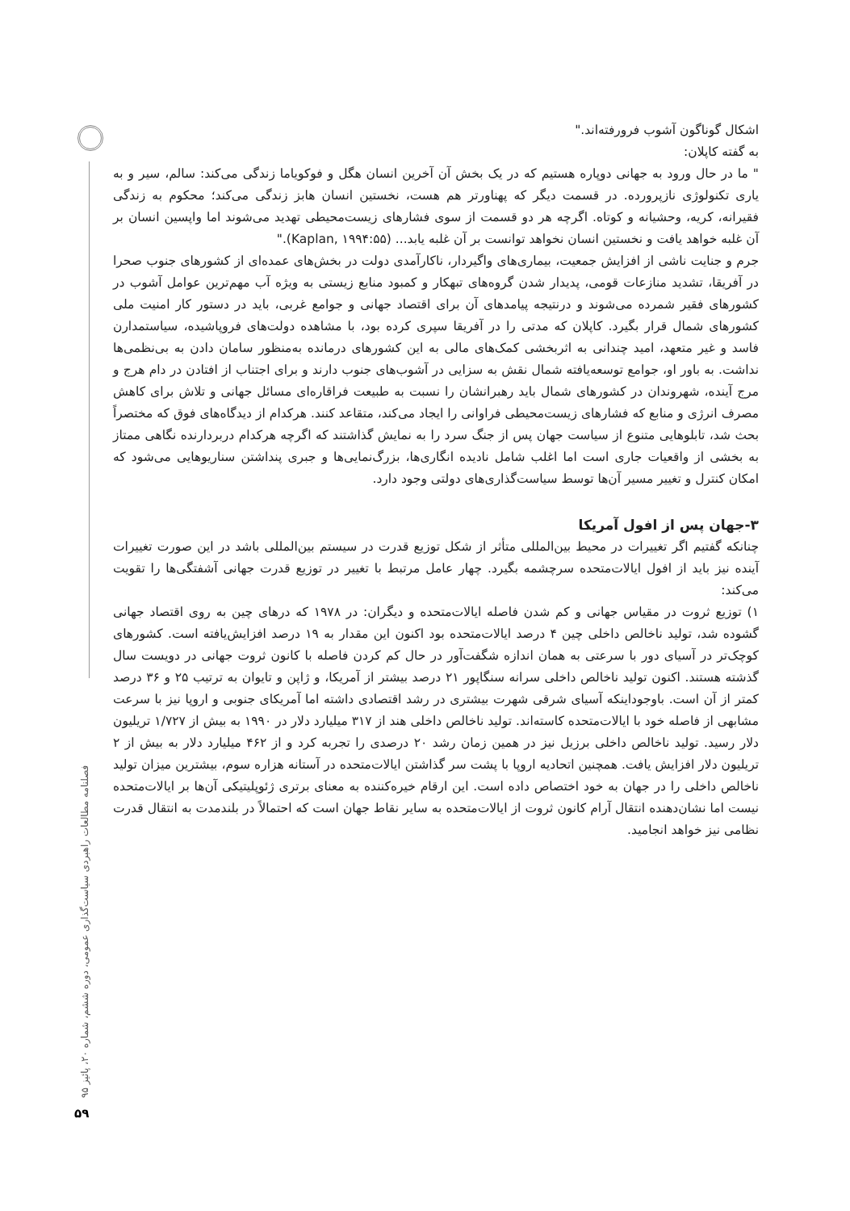اشکال گوناگون آشوب فرورفته‌اند."
به گفته کاپلان:
" ما در حال ورود به جهانی دوپاره هستیم که در یک بخش آن آخرین انسان هگل و فوکویاما زندگی می‌کند: سالم، سیر و به یاری تکنولوژی نازپرورده. در قسمت دیگر که پهناورتر هم هست، نخستین انسان هابز زندگی می‌کند؛ محکوم به زندگی فقیرانه، کریه، وحشیانه و کوتاه. اگرچه هر دو قسمت از سوی فشارهای زیست‌محیطی تهدید می‌شوند اما واپسین انسان بر آن غلبه خواهد یافت و نخستین انسان نخواهد توانست بر آن غلبه یابد... (Kaplan, ۱۹۹۴:۵۵)."
جرم و جنایت ناشی از افزایش جمعیت، بیماری‌های واگیردار، ناکارآمدی دولت در بخش‌های عمده‌ای از کشورهای جنوب صحرا در آفریقا، تشدید منازعات قومی، پدیدار شدن گروه‌های تبهکار و کمبود منابع زیستی به ویژه آب مهم‌ترین عوامل آشوب در کشورهای فقیر شمرده می‌شوند و درنتیجه پیامدهای آن برای اقتصاد جهانی و جوامع غربی، باید در دستور کار امنیت ملی کشورهای شمال قرار بگیرد. کاپلان که مدتی را در آفریقا سپری کرده بود، با مشاهده دولت‌های فروپاشیده، سیاستمدارن فاسد و غیر متعهد، امید چندانی به اثربخشی کمک‌های مالی به این کشورهای درمانده به‌منظور سامان دادن به بی‌نظمی‌ها نداشت. به باور او، جوامع توسعه‌یافته شمال نقش به سزایی در آشوب‌های جنوب دارند و برای اجتناب از افتادن در دام هرج و مرج آینده، شهروندان در کشورهای شمال باید رهبرانشان را نسبت به طبیعت فراقاره‌ای مسائل جهانی و تلاش برای کاهش مصرف انرژی و منابع که فشارهای زیست‌محیطی فراوانی را ایجاد می‌کند، متقاعد کنند. هرکدام از دیدگاه‌های فوق که مختصراً بحث شد، تابلوهایی متنوع از سیاست جهان پس از جنگ سرد را به نمایش گذاشتند که اگرچه هرکدام دربردارنده نگاهی ممتاز به بخشی از واقعیات جاری است اما اغلب شامل نادیده انگاری‌ها، بزرگ‌نمایی‌ها و جبری پنداشتن سناریوهایی می‌شود که امکان کنترل و تغییر مسیر آن‌ها توسط سیاست‌گذاری‌های دولتی وجود دارد.
۳-جهان پس از افول آمریکا
چنانکه گفتیم اگر تغییرات در محیط بین‌المللی متأثر از شکل توزیع قدرت در سیستم بین‌المللی باشد در این صورت تغییرات آینده نیز باید از افول ایالات‌متحده سرچشمه بگیرد. چهار عامل مرتبط با تغییر در توزیع قدرت جهانی آشفتگی‌ها را تقویت می‌کند:
۱) توزیع ثروت در مقیاس جهانی و کم شدن فاصله ایالات‌متحده و دیگران: در ۱۹۷۸ که درهای چین به روی اقتصاد جهانی گشوده شد، تولید ناخالص داخلی چین ۴ درصد ایالات‌متحده بود اکنون این مقدار به ۱۹ درصد افزایش‌یافته است. کشورهای کوچک‌تر در آسیای دور با سرعتی به همان اندازه شگفت‌آور در حال کم کردن فاصله با کانون ثروت جهانی در دویست سال گذشته هستند. اکنون تولید ناخالص داخلی سرانه سنگاپور ۲۱ درصد بیشتر از آمریکا، و ژاپن و تایوان به ترتیب ۲۵ و ۳۶ درصد کمتر از آن است. باوجوداینکه آسیای شرقی شهرت بیشتری در رشد اقتصادی داشته اما آمریکای جنوبی و اروپا نیز با سرعت مشابهی از فاصله خود با ایالات‌متحده کاسته‌اند. تولید ناخالص داخلی هند از ۳۱۷ میلیارد دلار در ۱۹۹۰ به بیش از ۱/۷۲۷ تریلیون دلار رسید. تولید ناخالص داخلی برزیل نیز در همین زمان رشد ۲۰ درصدی را تجربه کرد و از ۴۶۲ میلیارد دلار به بیش از ۲ تریلیون دلار افزایش یافت. همچنین اتحادیه اروپا با پشت سر گذاشتن ایالات‌متحده در آستانه هزاره سوم، بیشترین میزان تولید ناخالص داخلی را در جهان به خود اختصاص داده است. این ارقام خیره‌کننده به معنای برتری ژئوپلیتیکی آن‌ها بر ایالات‌متحده نیست اما نشان‌دهنده انتقال آرام کانون ثروت از ایالات‌متحده به سایر نقاط جهان است که احتمالاً در بلندمدت به انتقال قدرت نظامی نیز خواهد انجامید.
فصلنامه مطالعات راهبردی سیاست‌گذاری عمومی، دوره ششم، شماره ۲۰، پائیز ۹۵
۵۹